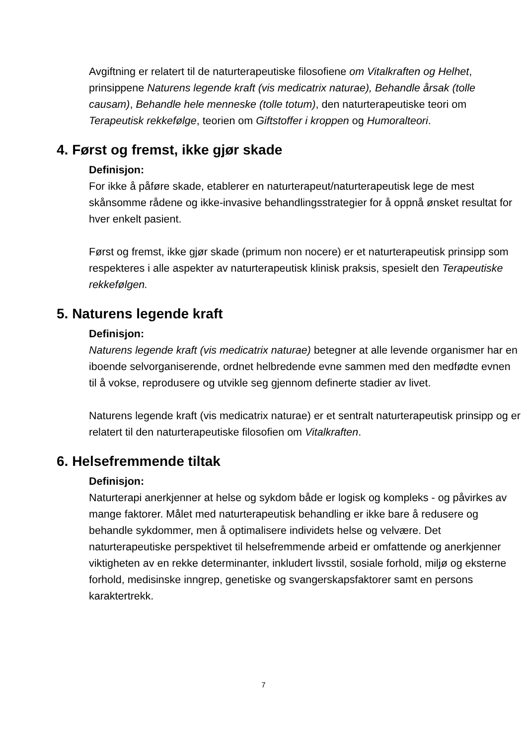Avgiftning er relatert til de naturterapeutiske filosofiene om Vitalkraften og Helhet, prinsippene Naturens legende kraft (vis medicatrix naturae), Behandle årsak (tolle causam), Behandle hele menneske (tolle totum), den naturterapeutiske teori om Terapeutisk rekkefølge, teorien om Giftstoffer i kroppen og Humoralteori.
4. Først og fremst, ikke gjør skade
Definisjon:
For ikke å påføre skade, etablerer en naturterapeut/naturterapeutisk lege de mest skånsomme rådene og ikke-invasive behandlingsstrategier for å oppnå ønsket resultat for hver enkelt pasient.
Først og fremst, ikke gjør skade (primum non nocere) er et naturterapeutisk prinsipp som respekteres i alle aspekter av naturterapeutisk klinisk praksis, spesielt den Terapeutiske rekkefølgen.
5. Naturens legende kraft
Definisjon:
Naturens legende kraft (vis medicatrix naturae) betegner at alle levende organismer har en iboende selvorganiserende, ordnet helbredende evne sammen med den medfødte evnen til å vokse, reprodusere og utvikle seg gjennom definerte stadier av livet.
Naturens legende kraft (vis medicatrix naturae) er et sentralt naturterapeutisk prinsipp og er relatert til den naturterapeutiske filosofien om Vitalkraften.
6. Helsefremmende tiltak
Definisjon:
Naturterapi anerkjenner at helse og sykdom både er logisk og kompleks - og påvirkes av mange faktorer. Målet med naturterapeutisk behandling er ikke bare å redusere og behandle sykdommer, men å optimalisere individets helse og velvære. Det naturterapeutiske perspektivet til helsefremmende arbeid er omfattende og anerkjenner viktigheten av en rekke determinanter, inkludert livsstil, sosiale forhold, miljø og eksterne forhold, medisinske inngrep, genetiske og svangerskapsfaktorer samt en persons karaktertrekk.
7